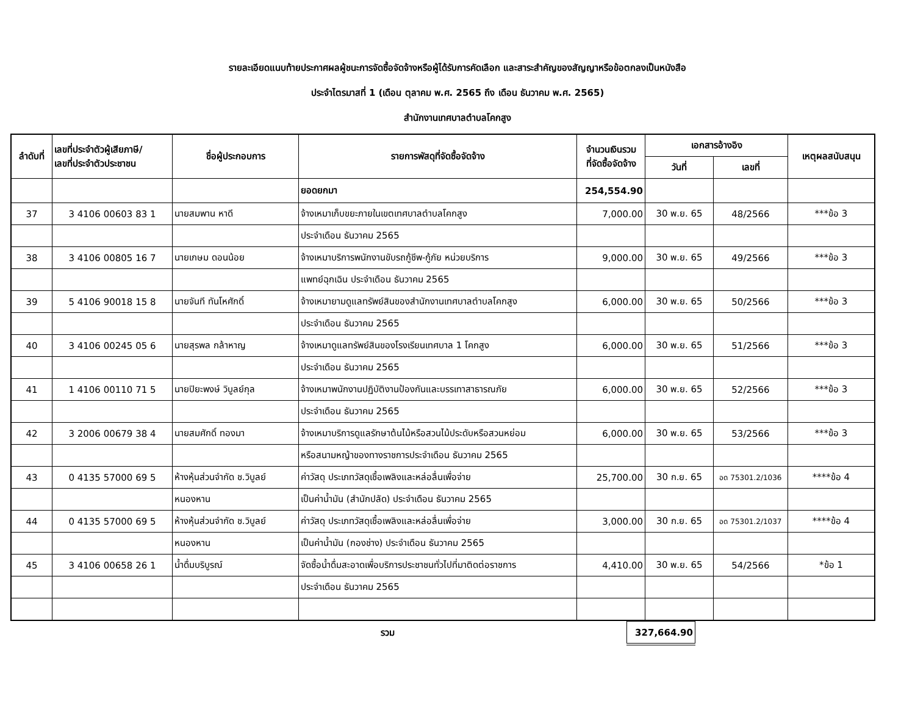รายละเอียดแนบท้ายประกาศผลผู้ชนะการจัดซื้อจัดจ้างหรือผู้ได้รับการคัดเลือก และสาระสำคัญของสัญญาหรือข้อตกลงเป็นหนังสือ
ประจำไตรมาสที่ 1 (เดือน ตุลาคม พ.ศ. 2565 ถึง เดือน ธันวาคม พ.ศ. 2565)
สำนักงานเทศบาลตำบลโคกสูง
| ลำดับที่ | เลขที่ประจำตัวผู้เสียภาษี/ เลขที่ประจำตัวประชาชน | ชื่อผู้ประกอบการ | รายการพัสดุที่จัดซื้อจัดจ้าง | จำนวนเงินรวม ที่จัดซื้อจัดจ้าง | เอกสารอ้างอิง | | เหตุผลสนับสนุน |
| --- | --- | --- | --- | --- | --- | --- | --- |
| | | | | | วันที่ | เลขที่ | |
| | | | ยอดยกมา | 254,554.90 | | | |
| 37 | 3 4106 00603 83 1 | นายสมพาน หาดี | จ้างเหมาเก็บขยะภายในเขตเทศบาลตำบลโคกสูง | 7,000.00 | 30 พ.ย. 65 | 48/2566 | ***ข้อ 3 |
| | | | ประจำเดือน ธันวาคม 2565 | | | | |
| 38 | 3 4106 00805 16 7 | นายเกษม ดอนน้อย | จ้างเหมาบริการพนักงานขับรถกู้ชีพ-กู้ภัย หน่วยบริการ | 9,000.00 | 30 พ.ย. 65 | 49/2566 | ***ข้อ 3 |
| | | | แพทย์ฉุกเฉิน ประจำเดือน ธันวาคม 2565 | | | | |
| 39 | 5 4106 90018 15 8 | นายจันที ทันโหศักดิ์ | จ้างเหมายามดูแลทรัพย์สินของสำนักงานเทศบาลตำบลโคกสูง | 6,000.00 | 30 พ.ย. 65 | 50/2566 | ***ข้อ 3 |
| | | | ประจำเดือน ธันวาคม 2565 | | | | |
| 40 | 3 4106 00245 05 6 | นายสุรพล กล้าหาญ | จ้างเหมาดูแลทรัพย์สินของโรงเรียนเทศบาล 1 โคกสูง | 6,000.00 | 30 พ.ย. 65 | 51/2566 | ***ข้อ 3 |
| | | | ประจำเดือน ธันวาคม 2565 | | | | |
| 41 | 1 4106 00110 71 5 | นายปิยะพงษ์ วิบูลย์กุล | จ้างเหมาพนักงานปฏิบัติงานป้องกันและบรรเทาสาธารณภัย | 6,000.00 | 30 พ.ย. 65 | 52/2566 | ***ข้อ 3 |
| | | | ประจำเดือน ธันวาคม 2565 | | | | |
| 42 | 3 2006 00679 38 4 | นายสมศักดิ์ ทองมา | จ้างเหมาบริการดูแลรักษาต้นไม้หรือสวนไม้ประดับหรือสวนหย่อม | 6,000.00 | 30 พ.ย. 65 | 53/2566 | ***ข้อ 3 |
| | | | หรือสนามหญ้าของทางราชการประจำเดือน ธันวาคม 2565 | | | | |
| 43 | 0 4135 57000 69 5 | ห้างหุ้นส่วนจำกัด ช.วิบูลย์ | ค่าวัสดุ ประเภทวัสดุเชื้อเพลิงและหล่อลื่นเพื่อจ่าย | 25,700.00 | 30 ก.ย. 65 | อด 75301.2/1036 | ****ข้อ 4 |
| | | หนองหาน | เป็นค่าน้ำมัน (สำนักปลัด) ประจำเดือน ธันวาคม 2565 | | | | |
| 44 | 0 4135 57000 69 5 | ห้างหุ้นส่วนจำกัด ช.วิบูลย์ | ค่าวัสดุ ประเภทวัสดุเชื้อเพลิงและหล่อลื่นเพื่อจ่าย | 3,000.00 | 30 ก.ย. 65 | อด 75301.2/1037 | ****ข้อ 4 |
| | | หนองหาน | เป็นค่าน้ำมัน (กองช่าง) ประจำเดือน ธันวาคม 2565 | | | | |
| 45 | 3 4106 00658 26 1 | น้ำดื่มบริบูรณ์ | จัดซื้อน้ำดื่มสะอาดเพื่อบริการประชาชนทั่วไปที่มาติดต่อราชการ | 4,410.00 | 30 พ.ย. 65 | 54/2566 | *ข้อ 1 |
| | | | ประจำเดือน ธันวาคม 2565 | | | | |
| | รวม | 327,664.90 | |